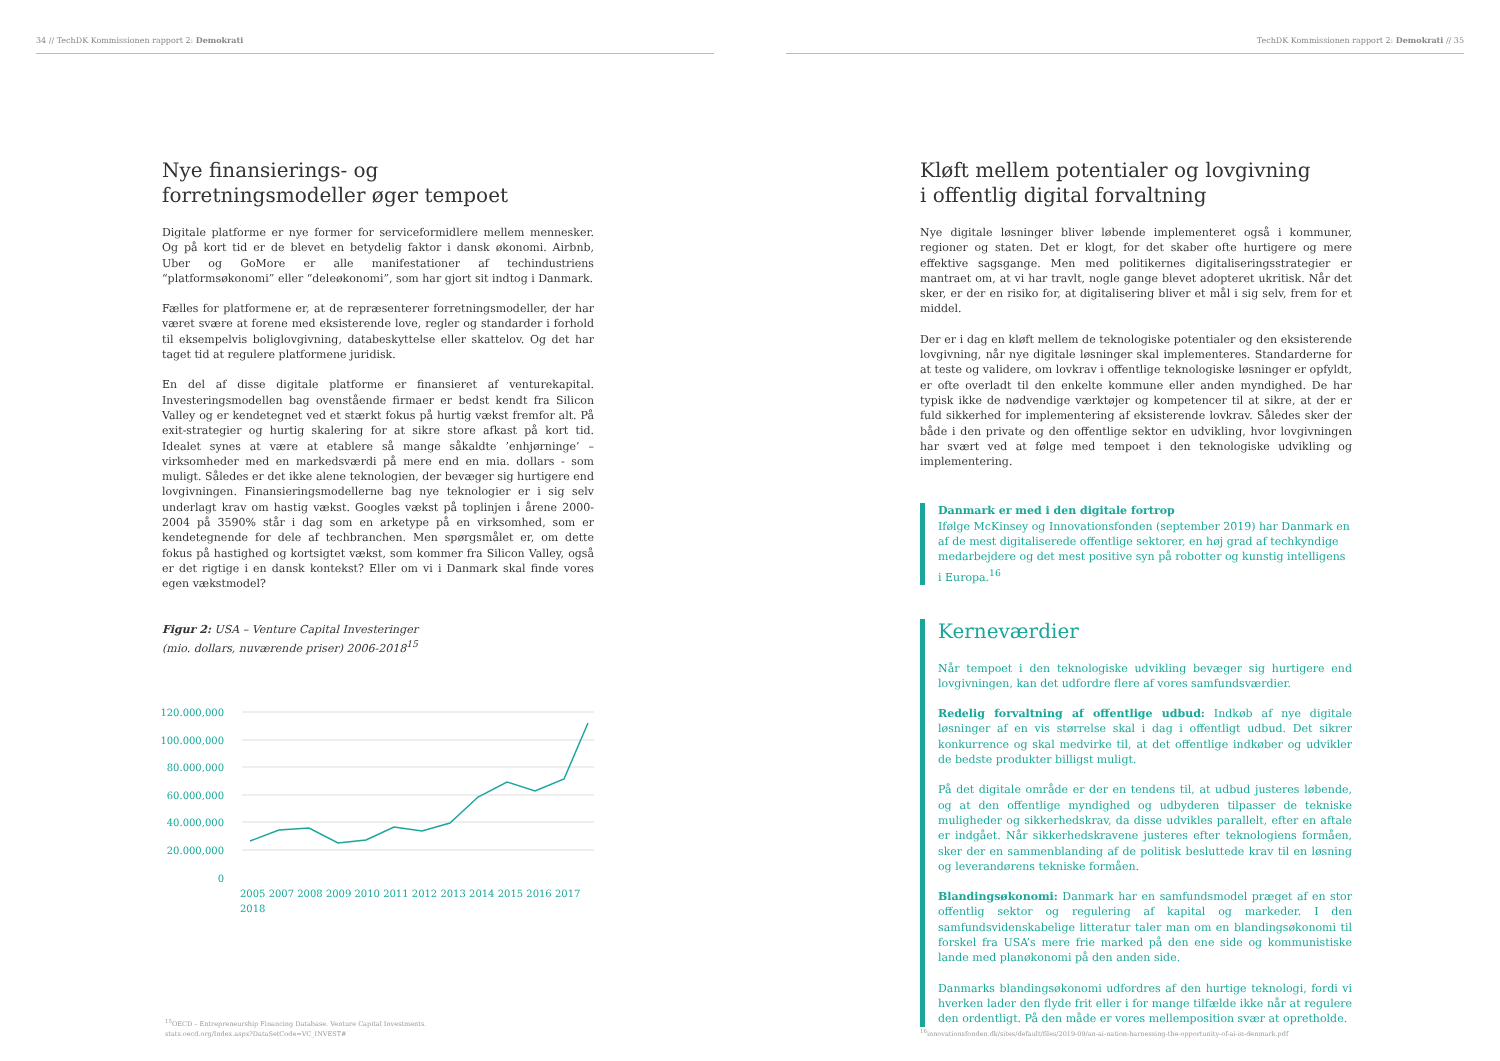34 // TechDK Kommissionen rapport 2: Demokrati
Nye finansierings- og
forretningsmodeller øger tempoet
Digitale platforme er nye former for serviceformidlere mellem mennesker. Og på kort tid er de blevet en betydelig faktor i dansk økonomi. Airbnb, Uber og GoMore er alle manifestationer af techindustriens “platformsøkonomi” eller “deleøkonomi”, som har gjort sit indtog i Danmark.
Fælles for platformene er, at de repræsenterer forretningsmodeller, der har været svære at forene med eksisterende love, regler og standarder i forhold til eksempelvis boliglovgivning, databeskyttelse eller skattelov. Og det har taget tid at regulere platformene juridisk.
En del af disse digitale platforme er finansieret af venturekapital. Investeringsmodellen bag ovenstående firmaer er bedst kendt fra Silicon Valley og er kendetegnet ved et stærkt fokus på hurtig vækst fremfor alt. På exit-strategier og hurtig skalering for at sikre store afkast på kort tid. Idealet synes at være at etablere så mange såkaldte ’enhjørninge’ – virksomheder med en markedsværdi på mere end en mia. dollars - som muligt. Således er det ikke alene teknologien, der bevæger sig hurtigere end lovgivningen. Finansieringsmodellerne bag nye teknologier er i sig selv underlagt krav om hastig vækst. Googles vækst på toplinjen i årene 2000-2004 på 3590% står i dag som en arketype på en virksomhed, som er kendetegnende for dele af techbranchen. Men spørgsmålet er, om dette fokus på hastighed og kortsigtet vækst, som kommer fra Silicon Valley, også er det rigtige i en dansk kontekst? Eller om vi i Danmark skal finde vores egen vækstmodel?
Figur 2: USA – Venture Capital Investeringer
(mio. dollars, nuværende priser) 2006-2018<sup>15</sup>
120.000,000
100.000,000
80.000,000
60.000,000
40.000,000
20.000,000
0
2005 2007 2008 2009 2010 2011 2012 2013 2014 2015 2016 2017 2018
<sup>15</sup>OECD – Entrepreneurship Financing Database. Venture Capital Investments.
stats.oecd.org/Index.aspx?DataSetCode=VC_INVEST#
TechDK Kommissionen rapport 2: Demokrati // 35
Kløft mellem potentialer og lovgivning
i offentlig digital forvaltning
Nye digitale løsninger bliver løbende implementeret også i kommuner, regioner og staten. Det er klogt, for det skaber ofte hurtigere og mere effektive sagsgange. Men med politikernes digitaliseringsstrategier er mantraet om, at vi har travlt, nogle gange blevet adopteret ukritisk. Når det sker, er der en risiko for, at digitalisering bliver et mål i sig selv, frem for et middel.
Der er i dag en kløft mellem de teknologiske potentialer og den eksisterende lovgivning, når nye digitale løsninger skal implementeres. Standarderne for at teste og validere, om lovkrav i offentlige teknologiske løsninger er opfyldt, er ofte overladt til den enkelte kommune eller anden myndighed. De har typisk ikke de nødvendige værktøjer og kompetencer til at sikre, at der er fuld sikkerhed for implementering af eksisterende lovkrav. Således sker der både i den private og den offentlige sektor en udvikling, hvor lovgivningen har svært ved at følge med tempoet i den teknologiske udvikling og implementering.
Danmark er med i den digitale fortrop
Ifølge McKinsey og Innovationsfonden (september 2019) har Danmark en af de mest digitaliserede offentlige sektorer, en høj grad af techkyndige medarbejdere og det mest positive syn på robotter og kunstig intelligens i Europa.<sup>16</sup>
Kerneværdier
Når tempoet i den teknologiske udvikling bevæger sig hurtigere end lovgivningen, kan det udfordre flere af vores samfundsværdier.
Redelig forvaltning af offentlige udbud: Indkøb af nye digitale løsninger af en vis størrelse skal i dag i offentligt udbud. Det sikrer konkurrence og skal medvirke til, at det offentlige indkøber og udvikler de bedste produkter billigst muligt.
På det digitale område er der en tendens til, at udbud justeres løbende, og at den offentlige myndighed og udbyderen tilpasser de tekniske muligheder og sikkerhedskrav, da disse udvikles parallelt, efter en aftale er indgået. Når sikkerhedskravene justeres efter teknologiens formåen, sker der en sammenblanding af de politisk besluttede krav til en løsning og leverandørens tekniske formåen.
Blandingsøkonomi: Danmark har en samfundsmodel præget af en stor offentlig sektor og regulering af kapital og markeder. I den samfundsvidenskabelige litteratur taler man om en blandingsøkonomi til forskel fra USA’s mere frie marked på den ene side og kommunistiske lande med planøkonomi på den anden side.
Danmarks blandingsøkonomi udfordres af den hurtige teknologi, fordi vi hverken lader den flyde frit eller i for mange tilfælde ikke når at regulere den ordentligt. På den måde er vores mellemposition svær at opretholde.
<sup>16</sup> innovationsfonden.dk/sites/default/files/2019-09/an-ai-nation-harnessing-the-opportunity-of-ai-in-denmark.pdf